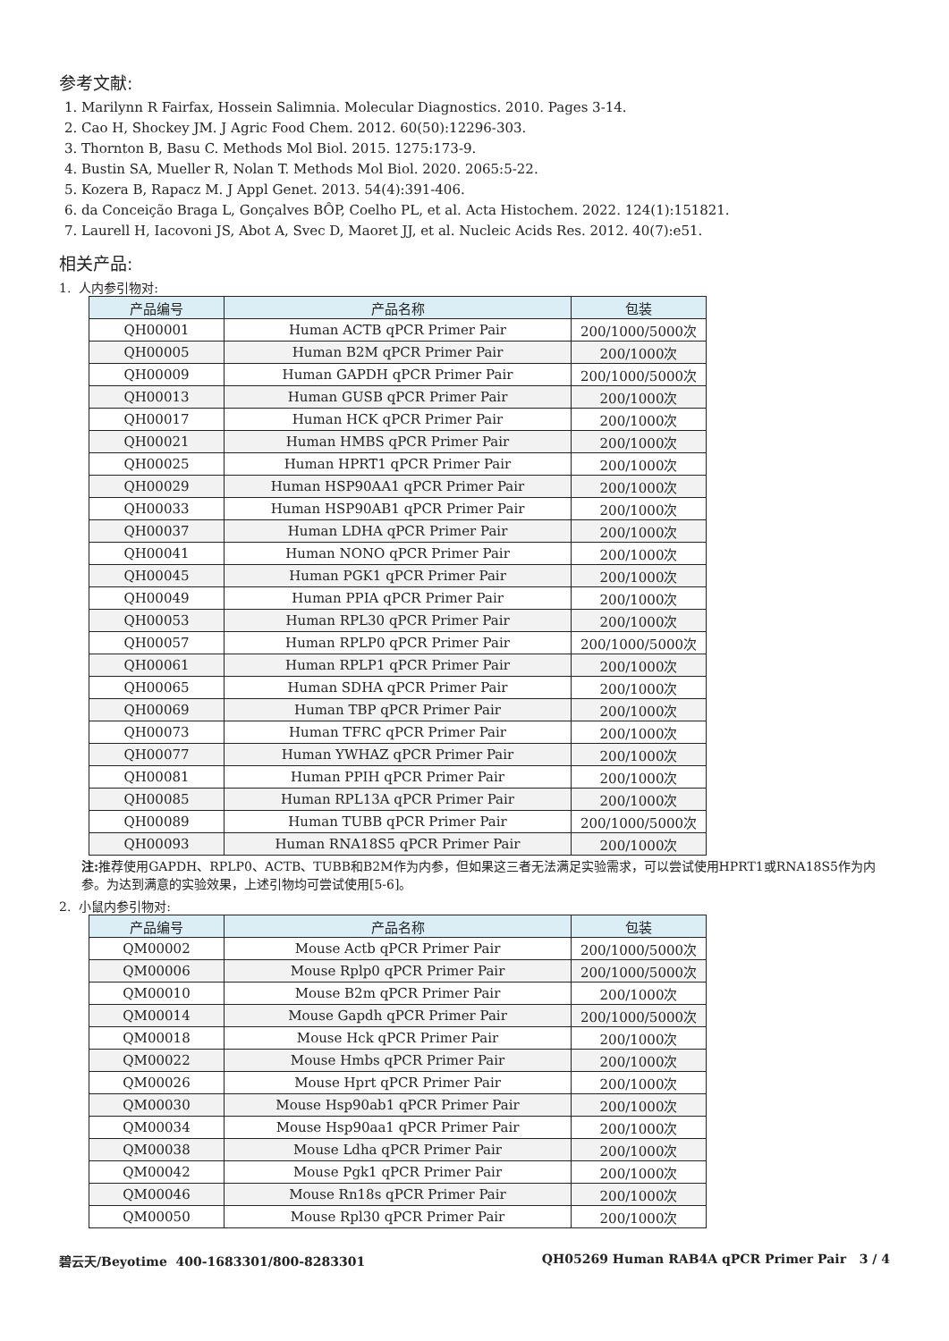参考文献:
1. Marilynn R Fairfax, Hossein Salimnia. Molecular Diagnostics. 2010. Pages 3-14.
2. Cao H, Shockey JM. J Agric Food Chem. 2012. 60(50):12296-303.
3. Thornton B, Basu C. Methods Mol Biol. 2015. 1275:173-9.
4. Bustin SA, Mueller R, Nolan T. Methods Mol Biol. 2020. 2065:5-22.
5. Kozera B, Rapacz M. J Appl Genet. 2013. 54(4):391-406.
6. da Conceição Braga L, Gonçalves BÔP, Coelho PL, et al. Acta Histochem. 2022. 124(1):151821.
7. Laurell H, Iacovoni JS, Abot A, Svec D, Maoret JJ, et al. Nucleic Acids Res. 2012. 40(7):e51.
相关产品:
1. 人内参引物对:
| 产品编号 | 产品名称 | 包装 |
| --- | --- | --- |
| QH00001 | Human ACTB qPCR Primer Pair | 200/1000/5000次 |
| QH00005 | Human B2M qPCR Primer Pair | 200/1000次 |
| QH00009 | Human GAPDH qPCR Primer Pair | 200/1000/5000次 |
| QH00013 | Human GUSB qPCR Primer Pair | 200/1000次 |
| QH00017 | Human HCK qPCR Primer Pair | 200/1000次 |
| QH00021 | Human HMBS qPCR Primer Pair | 200/1000次 |
| QH00025 | Human HPRT1 qPCR Primer Pair | 200/1000次 |
| QH00029 | Human HSP90AA1 qPCR Primer Pair | 200/1000次 |
| QH00033 | Human HSP90AB1 qPCR Primer Pair | 200/1000次 |
| QH00037 | Human LDHA qPCR Primer Pair | 200/1000次 |
| QH00041 | Human NONO qPCR Primer Pair | 200/1000次 |
| QH00045 | Human PGK1 qPCR Primer Pair | 200/1000次 |
| QH00049 | Human PPIA qPCR Primer Pair | 200/1000次 |
| QH00053 | Human RPL30 qPCR Primer Pair | 200/1000次 |
| QH00057 | Human RPLP0 qPCR Primer Pair | 200/1000/5000次 |
| QH00061 | Human RPLP1 qPCR Primer Pair | 200/1000次 |
| QH00065 | Human SDHA qPCR Primer Pair | 200/1000次 |
| QH00069 | Human TBP qPCR Primer Pair | 200/1000次 |
| QH00073 | Human TFRC qPCR Primer Pair | 200/1000次 |
| QH00077 | Human YWHAZ qPCR Primer Pair | 200/1000次 |
| QH00081 | Human PPIH qPCR Primer Pair | 200/1000次 |
| QH00085 | Human RPL13A qPCR Primer Pair | 200/1000次 |
| QH00089 | Human TUBB qPCR Primer Pair | 200/1000/5000次 |
| QH00093 | Human RNA18S5 qPCR Primer Pair | 200/1000次 |
注: 推荐使用GAPDH、RPLP0、ACTB、TUBB和B2M作为内参，但如果这三者无法满足实验需求，可以尝试使用HPRT1或RNA18S5作为内参。为达到满意的实验效果，上述引物均可尝试使用[5-6]。
2. 小鼠内参引物对:
| 产品编号 | 产品名称 | 包装 |
| --- | --- | --- |
| QM00002 | Mouse Actb qPCR Primer Pair | 200/1000/5000次 |
| QM00006 | Mouse Rplp0 qPCR Primer Pair | 200/1000/5000次 |
| QM00010 | Mouse B2m qPCR Primer Pair | 200/1000次 |
| QM00014 | Mouse Gapdh qPCR Primer Pair | 200/1000/5000次 |
| QM00018 | Mouse Hck qPCR Primer Pair | 200/1000次 |
| QM00022 | Mouse Hmbs qPCR Primer Pair | 200/1000次 |
| QM00026 | Mouse Hprt qPCR Primer Pair | 200/1000次 |
| QM00030 | Mouse Hsp90ab1 qPCR Primer Pair | 200/1000次 |
| QM00034 | Mouse Hsp90aa1 qPCR Primer Pair | 200/1000次 |
| QM00038 | Mouse Ldha qPCR Primer Pair | 200/1000次 |
| QM00042 | Mouse Pgk1 qPCR Primer Pair | 200/1000次 |
| QM00046 | Mouse Rn18s qPCR Primer Pair | 200/1000次 |
| QM00050 | Mouse Rpl30 qPCR Primer Pair | 200/1000次 |
碧云天/Beyotime 400-1683301/800-8283301 QH05269 Human RAB4A qPCR Primer Pair 3 / 4